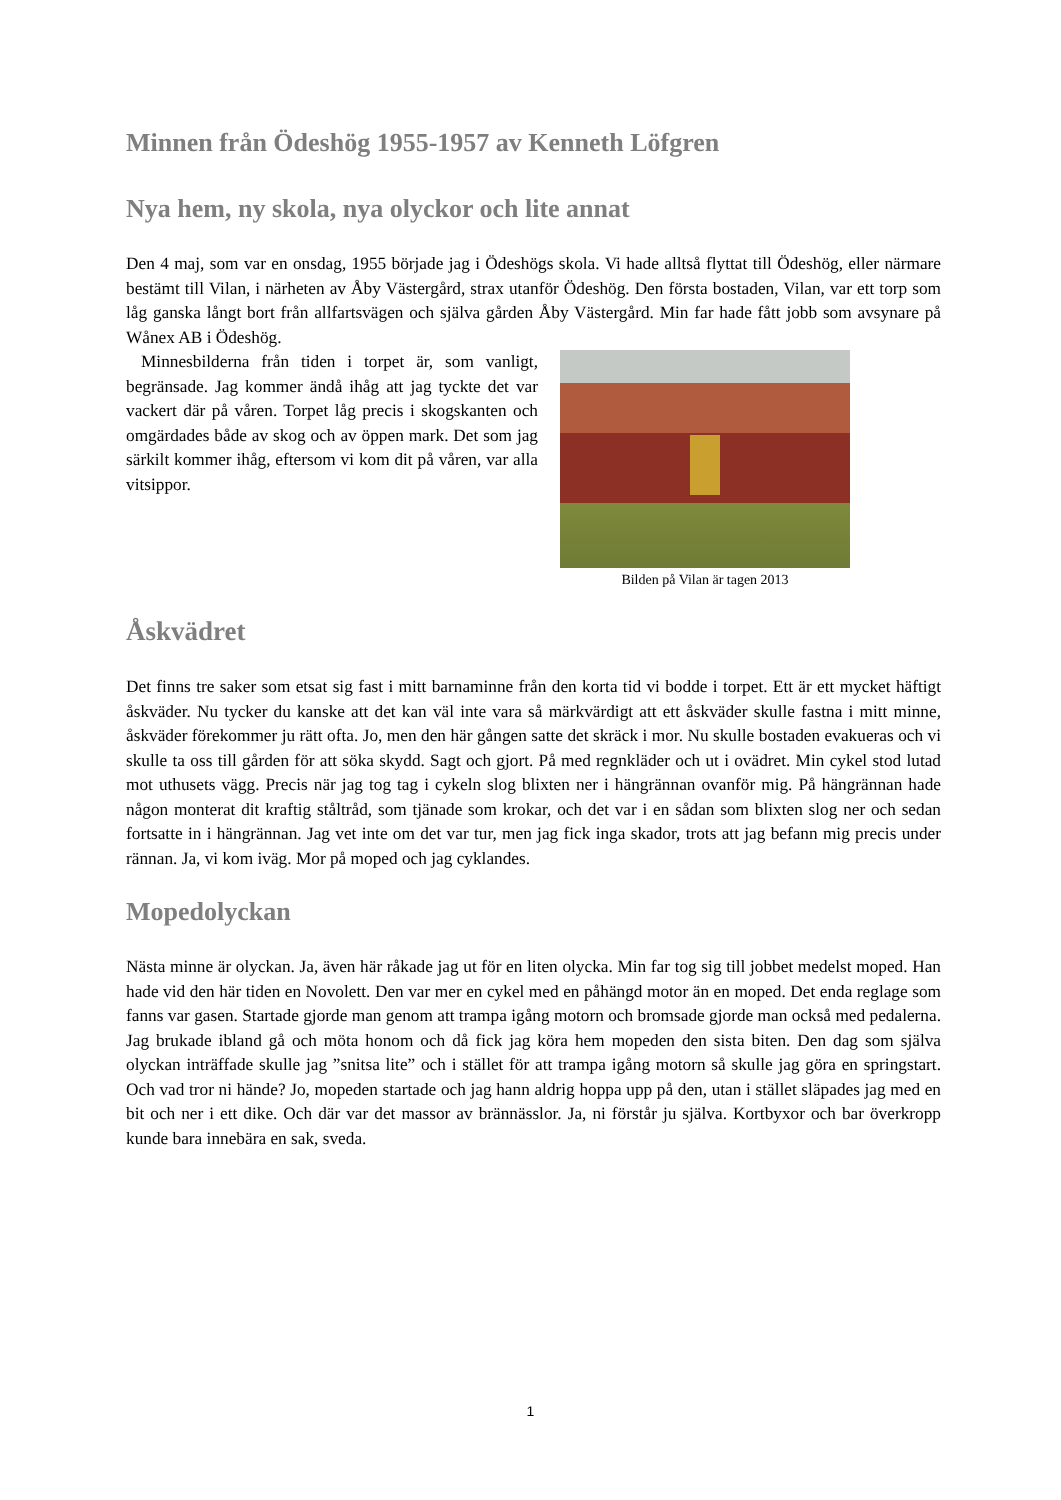Minnen från Ödeshög 1955-1957 av Kenneth Löfgren
Nya hem, ny skola, nya olyckor och lite annat
Den 4 maj, som var en onsdag, 1955 började jag i Ödeshögs skola. Vi hade alltså flyttat till Ödeshög, eller närmare bestämt till Vilan, i närheten av Åby Västergård, strax utanför Ödeshög. Den första bostaden, Vilan, var ett torp som låg ganska långt bort från allfartsvägen och själva gården Åby Västergård. Min far hade fått jobb som avsynare på Wånex AB i Ödeshög.
Minnesbilderna från tiden i torpet är, som vanligt, begränsade. Jag kommer ändå ihåg att jag tyckte det var vackert där på våren. Torpet låg precis i skogskanten och omgärdades både av skog och av öppen mark. Det som jag särkilt kommer ihåg, eftersom vi kom dit på våren, var alla vitsippor.
Bilden på Vilan är tagen 2013
Åskvädret
Det finns tre saker som etsat sig fast i mitt barnaminne från den korta tid vi bodde i torpet. Ett är ett mycket häftigt åskväder. Nu tycker du kanske att det kan väl inte vara så märkvärdigt att ett åskväder skulle fastna i mitt minne, åskväder förekommer ju rätt ofta. Jo, men den här gången satte det skräck i mor. Nu skulle bostaden evakueras och vi skulle ta oss till gården för att söka skydd. Sagt och gjort. På med regnkläder och ut i ovädret. Min cykel stod lutad mot uthusets vägg. Precis när jag tog tag i cykeln slog blixten ner i hängrännan ovanför mig. På hängrännan hade någon monterat dit kraftig ståltråd, som tjänade som krokar, och det var i en sådan som blixten slog ner och sedan fortsatte in i hängrännan. Jag vet inte om det var tur, men jag fick inga skador, trots att jag befann mig precis under rännan. Ja, vi kom iväg. Mor på moped och jag cyklandes.
Mopedolyckan
Nästa minne är olyckan. Ja, även här råkade jag ut för en liten olycka. Min far tog sig till jobbet medelst moped. Han hade vid den här tiden en Novolett. Den var mer en cykel med en påhängd motor än en moped. Det enda reglage som fanns var gasen. Startade gjorde man genom att trampa igång motorn och bromsade gjorde man också med pedalerna. Jag brukade ibland gå och möta honom och då fick jag köra hem mopeden den sista biten. Den dag som själva olyckan inträffade skulle jag ”snitsa lite” och i stället för att trampa igång motorn så skulle jag göra en springstart. Och vad tror ni hände? Jo, mopeden startade och jag hann aldrig hoppa upp på den, utan i stället släpades jag med en bit och ner i ett dike. Och där var det massor av brännässlor. Ja, ni förstår ju själva. Kortbyxor och bar överkropp kunde bara innebära en sak, sveda.
1